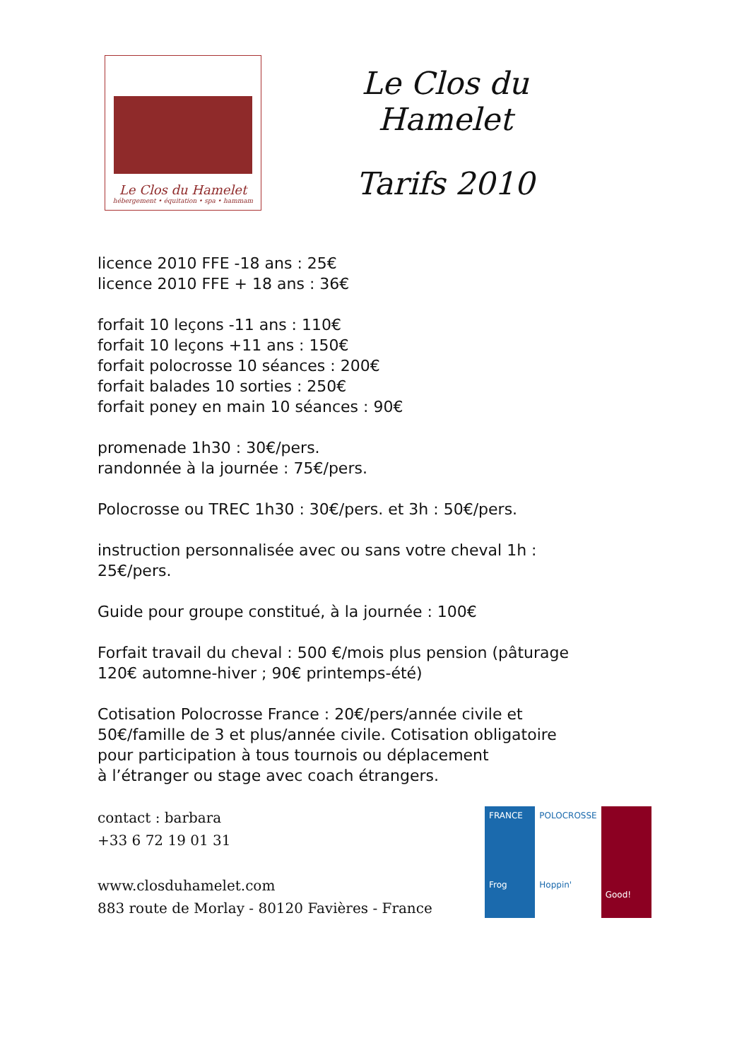Le Clos du Hamelet
hébergement • équitation • spa • hammam
Le Clos du Hamelet
Tarifs 2010
licence 2010 FFE -18 ans : 25€
licence 2010 FFE + 18 ans : 36€
forfait 10 leçons -11 ans : 110€
forfait 10 leçons +11 ans : 150€
forfait polocrosse 10 séances : 200€
forfait balades 10 sorties : 250€
forfait poney en main 10 séances : 90€
promenade 1h30 : 30€/pers.
randonnée à la journée : 75€/pers.
Polocrosse ou TREC 1h30 : 30€/pers. et 3h : 50€/pers.
instruction personnalisée avec ou sans votre cheval 1h :
25€/pers.
Guide pour groupe constitué, à la journée : 100€
Forfait travail du cheval : 500 €/mois plus pension (pâturage
120€ automne-hiver ; 90€ printemps-été)
Cotisation Polocrosse France : 20€/pers/année civile et
50€/famille de 3 et plus/année civile. Cotisation obligatoire
pour participation à tous tournois ou déplacement
à l’étranger ou stage avec coach étrangers.
contact : barbara
+33 6 72 19 01 31
www.closduhamelet.com
883 route de Morlay - 80120 Favières - France
FRANCE
Frog
POLOCROSSE
Hoppin'
Good!